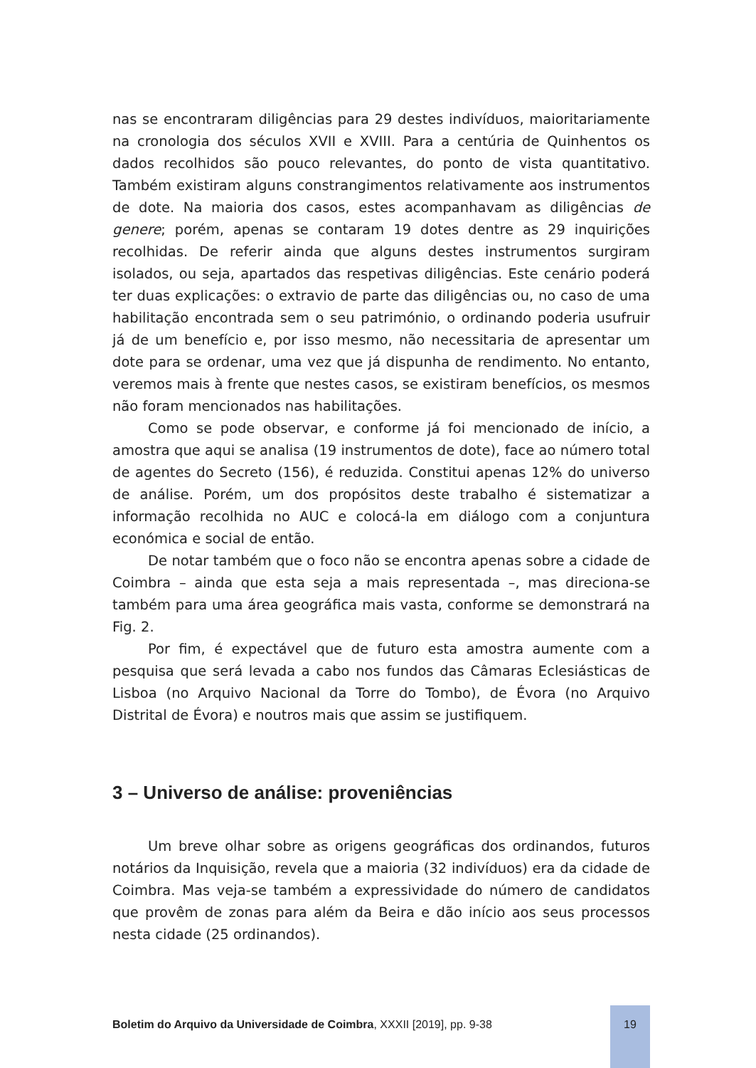nas se encontraram diligências para 29 destes indivíduos, maioritariamente na cronologia dos séculos XVII e XVIII. Para a centúria de Quinhentos os dados recolhidos são pouco relevantes, do ponto de vista quantitativo. Também existiram alguns constrangimentos relativamente aos instrumentos de dote. Na maioria dos casos, estes acompanhavam as diligências de genere; porém, apenas se contaram 19 dotes dentre as 29 inquirições recolhidas. De referir ainda que alguns destes instrumentos surgiram isolados, ou seja, apartados das respetivas diligências. Este cenário poderá ter duas explicações: o extravio de parte das diligências ou, no caso de uma habilitação encontrada sem o seu património, o ordinando poderia usufruir já de um benefício e, por isso mesmo, não necessitaria de apresentar um dote para se ordenar, uma vez que já dispunha de rendimento. No entanto, veremos mais à frente que nestes casos, se existiram benefícios, os mesmos não foram mencionados nas habilitações.
Como se pode observar, e conforme já foi mencionado de início, a amostra que aqui se analisa (19 instrumentos de dote), face ao número total de agentes do Secreto (156), é reduzida. Constitui apenas 12% do universo de análise. Porém, um dos propósitos deste trabalho é sistematizar a informação recolhida no AUC e colocá-la em diálogo com a conjuntura económica e social de então.
De notar também que o foco não se encontra apenas sobre a cidade de Coimbra – ainda que esta seja a mais representada –, mas direciona-se também para uma área geográfica mais vasta, conforme se demonstrará na Fig. 2.
Por fim, é expectável que de futuro esta amostra aumente com a pesquisa que será levada a cabo nos fundos das Câmaras Eclesiásticas de Lisboa (no Arquivo Nacional da Torre do Tombo), de Évora (no Arquivo Distrital de Évora) e noutros mais que assim se justifiquem.
3 – Universo de análise: proveniências
Um breve olhar sobre as origens geográficas dos ordinandos, futuros notários da Inquisição, revela que a maioria (32 indivíduos) era da cidade de Coimbra. Mas veja-se também a expressividade do número de candidatos que provêm de zonas para além da Beira e dão início aos seus processos nesta cidade (25 ordinandos).
Boletim do Arquivo da Universidade de Coimbra, XXXII [2019], pp. 9-38
19